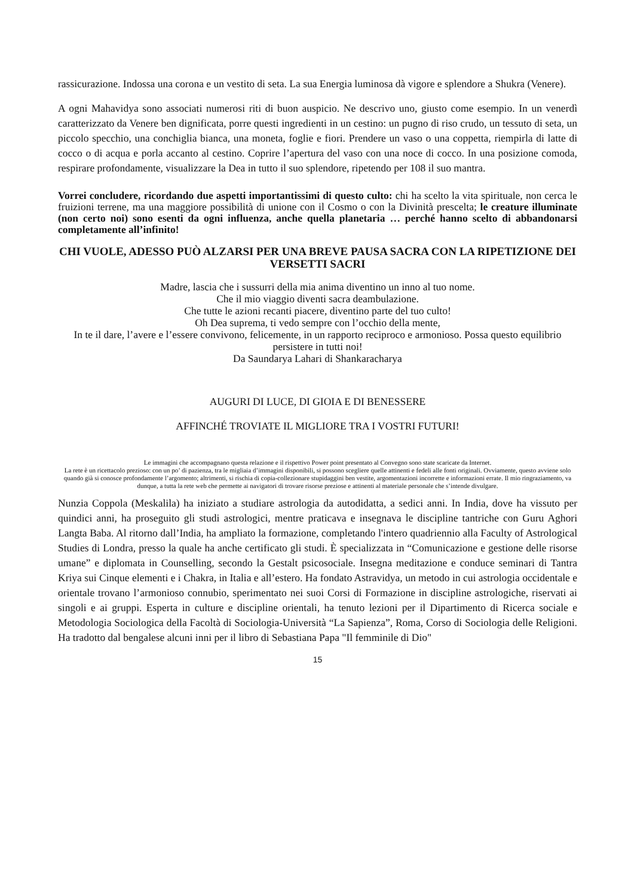rassicurazione. Indossa una corona e un vestito di seta. La sua Energia luminosa dà vigore e splendore a Shukra (Venere).
A ogni Mahavidya sono associati numerosi riti di buon auspicio. Ne descrivo uno, giusto come esempio. In un venerdì caratterizzato da Venere ben dignificata, porre questi ingredienti in un cestino: un pugno di riso crudo, un tessuto di seta, un piccolo specchio, una conchiglia bianca, una moneta, foglie e fiori. Prendere un vaso o una coppetta, riempirla di latte di cocco o di acqua e porla accanto al cestino. Coprire l’apertura del vaso con una noce di cocco. In una posizione comoda, respirare profondamente, visualizzare la Dea in tutto il suo splendore, ripetendo per 108 il suo mantra.
Vorrei concludere, ricordando due aspetti importantissimi di questo culto: chi ha scelto la vita spirituale, non cerca le fruizioni terrene, ma una maggiore possibilità di unione con il Cosmo o con la Divinità prescelta; le creature illuminate (non certo noi) sono esenti da ogni influenza, anche quella planetaria … perché hanno scelto di abbandonarsi completamente all’infinito!
CHI VUOLE, ADESSO PUÒ ALZARSI PER UNA BREVE PAUSA SACRA CON LA RIPETIZIONE DEI VERSETTI SACRI
Madre, lascia che i sussurri della mia anima diventino un inno al tuo nome.
Che il mio viaggio diventi sacra deambulazione.
Che tutte le azioni recanti piacere, diventino parte del tuo culto!
Oh Dea suprema, ti vedo sempre con l’occhio della mente,
In te il dare, l’avere e l’essere convivono, felicemente, in un rapporto reciproco e armonioso. Possa questo equilibrio persistere in tutti noi!
Da Saundarya Lahari di Shankaracharya
AUGURI DI LUCE, DI GIOIA E DI BENESSERE
AFFINCHÉ TROVIATE IL MIGLIORE TRA I VOSTRI FUTURI!
Le immagini che accompagnano questa relazione e il rispettivo Power point presentato al Convegno sono state scaricate da Internet.
La rete è un ricettacolo prezioso: con un po’ di pazienza, tra le migliaia d’immagini disponibili, si possono scegliere quelle attinenti e fedeli alle fonti originali. Ovviamente, questo avviene solo quando già si conosce profondamente l’argomento; altrimenti, si rischia di copia-collezionare stupidaggini ben vestite, argomentazioni incorrette e informazioni errate. Il mio ringraziamento, va dunque, a tutta la rete web che permette ai navigatori di trovare risorse preziose e attinenti al materiale personale che s’intende divulgare.
Nunzia Coppola (Meskalila) ha iniziato a studiare astrologia da autodidatta, a sedici anni. In India, dove ha vissuto per quindici anni, ha proseguito gli studi astrologici, mentre praticava e insegnava le discipline tantriche con Guru Aghori Langta Baba. Al ritorno dall’India, ha ampliato la formazione, completando l'intero quadriennio alla Faculty of Astrological Studies di Londra, presso la quale ha anche certificato gli studi. È specializzata in “Comunicazione e gestione delle risorse umane” e diplomata in Counselling, secondo la Gestalt psicosociale. Insegna meditazione e conduce seminari di Tantra Kriya sui Cinque elementi e i Chakra, in Italia e all’estero. Ha fondato Astravidya, un metodo in cui astrologia occidentale e orientale trovano l’armonioso connubio, sperimentato nei suoi Corsi di Formazione in discipline astrologiche, riservati ai singoli e ai gruppi. Esperta in culture e discipline orientali, ha tenuto lezioni per il Dipartimento di Ricerca sociale e Metodologia Sociologica della Facoltà di Sociologia-Università “La Sapienza”, Roma, Corso di Sociologia delle Religioni. Ha tradotto dal bengalese alcuni inni per il libro di Sebastiana Papa "Il femminile di Dio"
15